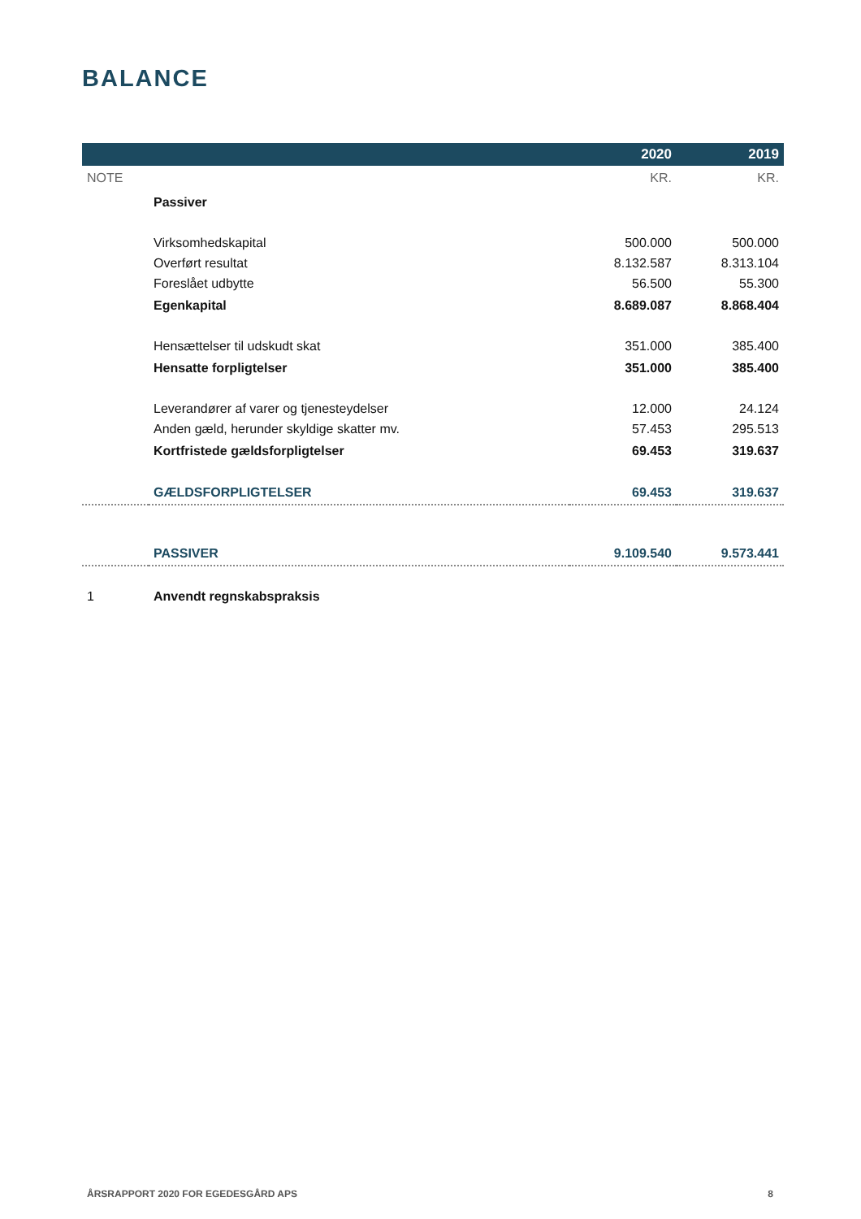BALANCE
| | | 2020 | 2019 |
| --- | --- | --- | --- |
| NOTE | | KR. | KR. |
| | Passiver | | |
| | Virksomhedskapital | 500.000 | 500.000 |
| | Overført resultat | 8.132.587 | 8.313.104 |
| | Foreslået udbytte | 56.500 | 55.300 |
| | Egenkapital | 8.689.087 | 8.868.404 |
| | Hensættelser til udskudt skat | 351.000 | 385.400 |
| | Hensatte forpligtelser | 351.000 | 385.400 |
| | Leverandører af varer og tjenesteydelser | 12.000 | 24.124 |
| | Anden gæld, herunder skyldige skatter mv. | 57.453 | 295.513 |
| | Kortfristede gældsforpligtelser | 69.453 | 319.637 |
| | GÆLDSFORPLIGTELSER | 69.453 | 319.637 |
| | PASSIVER | 9.109.540 | 9.573.441 |
| 1 | Anvendt regnskabspraksis | | |
ÅRSRAPPORT 2020 FOR EGEDESGÅRD APS 8